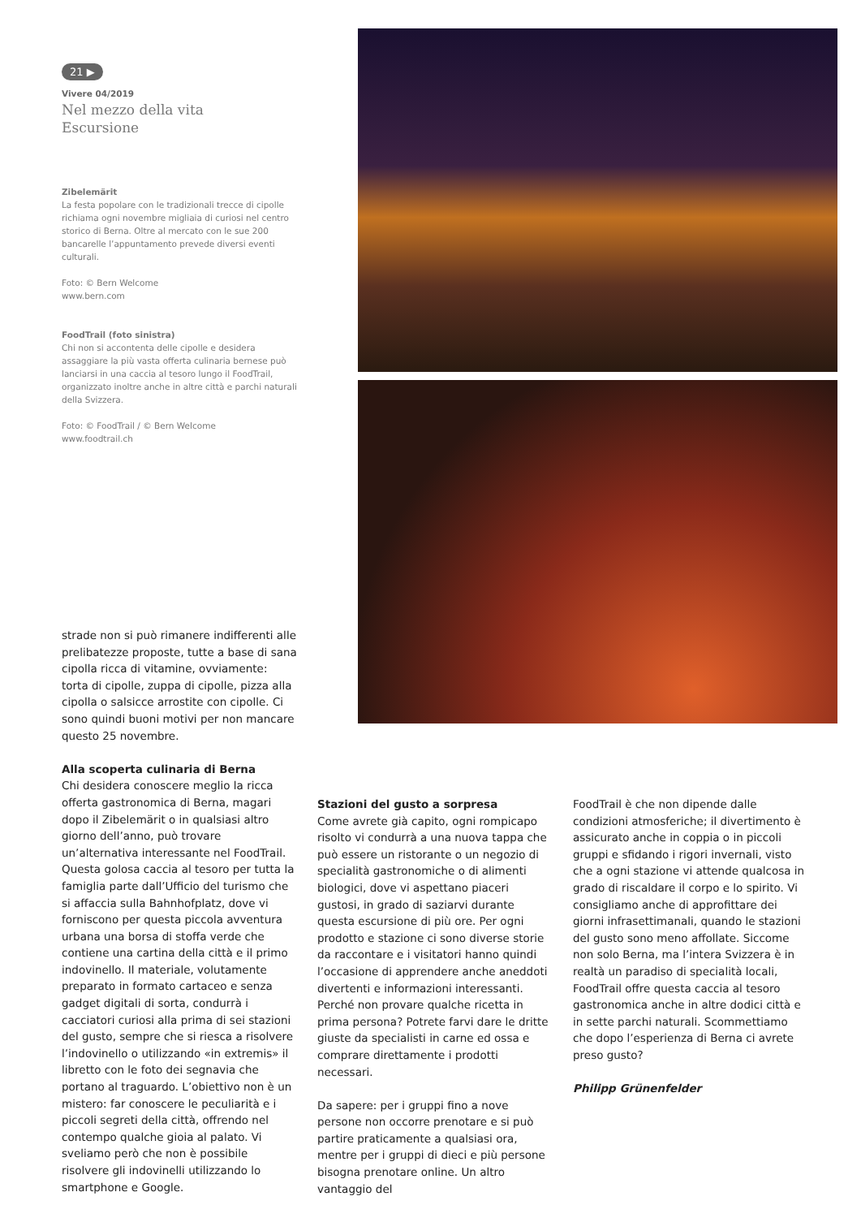21 ▶
Vivere 04/2019
Nel mezzo della vita
Escursione
Zibelemärit
La festa popolare con le tradizionali trecce di cipolle richiama ogni novembre migliaia di curiosi nel centro storico di Berna. Oltre al mercato con le sue 200 bancarelle l’appuntamento prevede diversi eventi culturali.
Foto: © Bern Welcome
www.bern.com
FoodTrail (foto sinistra)
Chi non si accontenta delle cipolle e desidera assaggiare la più vasta offerta culinaria bernese può lanciarsi in una caccia al tesoro lungo il FoodTrail, organizzato inoltre anche in altre città e parchi naturali della Svizzera.
Foto: © FoodTrail / © Bern Welcome
www.foodtrail.ch
strade non si può rimanere indifferenti alle prelibatezze proposte, tutte a base di sana cipolla ricca di vitamine, ovviamente: torta di cipolle, zuppa di cipolle, pizza alla cipolla o salsicce arrostite con cipolle. Ci sono quindi buoni motivi per non mancare questo 25 novembre.
Alla scoperta culinaria di Berna
Chi desidera conoscere meglio la ricca offerta gastronomica di Berna, magari dopo il Zibelemärit o in qualsiasi altro giorno dell’anno, può trovare un’alternativa interessante nel FoodTrail. Questa golosa caccia al tesoro per tutta la famiglia parte dall’Ufficio del turismo che si affaccia sulla Bahnhofplatz, dove vi forniscono per questa piccola avventura urbana una borsa di stoffa verde che contiene una cartina della città e il primo indovinello. Il materiale, volutamente preparato in formato cartaceo e senza gadget digitali di sorta, condurrà i cacciatori curiosi alla prima di sei stazioni del gusto, sempre che si riesca a risolvere l’indovinello o utilizzando «in extremis» il libretto con le foto dei segnavia che portano al traguardo. L’obiettivo non è un mistero: far conoscere le peculiarità e i piccoli segreti della città, offrendo nel contempo qualche gioia al palato. Vi sveliamo però che non è possibile risolvere gli indovinelli utilizzando lo smartphone e Google.
Stazioni del gusto a sorpresa
Come avrete già capito, ogni rompicapo risolto vi condurrà a una nuova tappa che può essere un ristorante o un negozio di specialità gastronomiche o di alimenti biologici, dove vi aspettano piaceri gustosi, in grado di saziarvi durante questa escursione di più ore. Per ogni prodotto e stazione ci sono diverse storie da raccontare e i visitatori hanno quindi l’occasione di apprendere anche aneddoti divertenti e informazioni interessanti. Perché non provare qualche ricetta in prima persona? Potrete farvi dare le dritte giuste da specialisti in carne ed ossa e comprare direttamente i prodotti necessari.
Da sapere: per i gruppi fino a nove persone non occorre prenotare e si può partire praticamente a qualsiasi ora, mentre per i gruppi di dieci e più persone bisogna prenotare online. Un altro vantaggio del
FoodTrail è che non dipende dalle condizioni atmosferiche; il divertimento è assicurato anche in coppia o in piccoli gruppi e sfidando i rigori invernali, visto che a ogni stazione vi attende qualcosa in grado di riscaldare il corpo e lo spirito. Vi consigliamo anche di approfittare dei giorni infrasettimanali, quando le stazioni del gusto sono meno affollate. Siccome non solo Berna, ma l’intera Svizzera è in realtà un paradiso di specialità locali, FoodTrail offre questa caccia al tesoro gastronomica anche in altre dodici città e in sette parchi naturali. Scommettiamo che dopo l’esperienza di Berna ci avrete preso gusto?
Philipp Grünenfelder